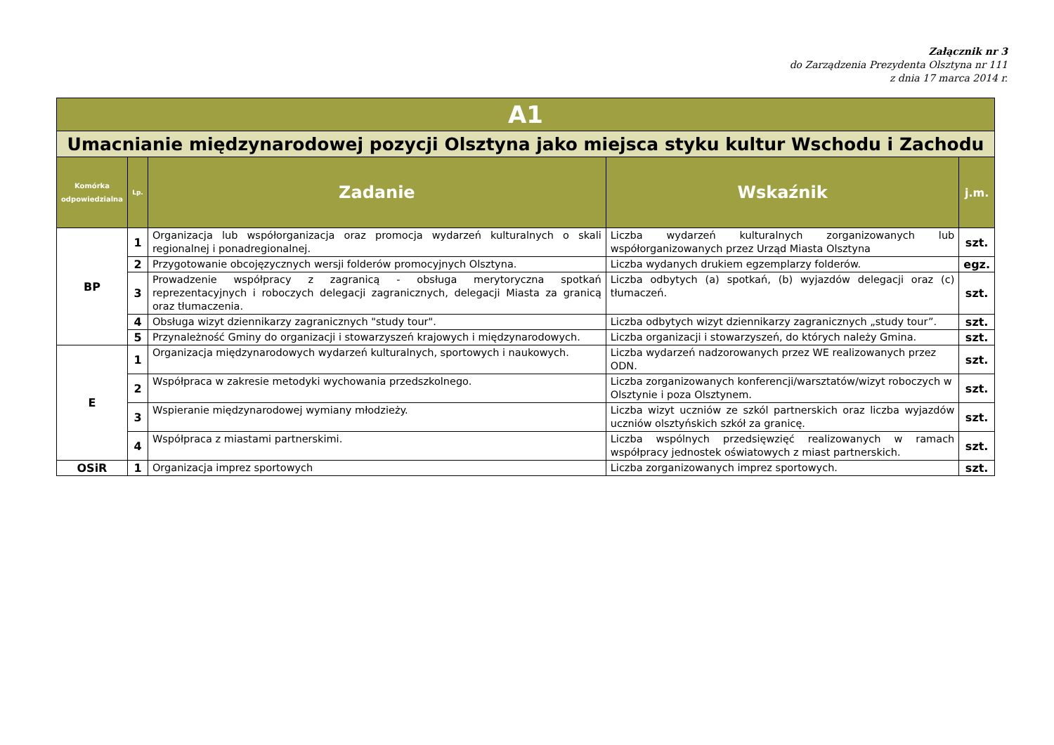Załącznik nr 3
do Zarządzenia Prezydenta Olsztyna nr 111
z dnia 17 marca 2014 r.
| A1 | | | | |
| Umacnianie międzynarodowej pozycji Olsztyna jako miejsca styku kultur Wschodu i Zachodu | | | | |
| Komórka odpowiedzialna | Lp. | Zadanie | Wskaźnik | j.m. |
| BP | 1 | Organizacja lub współorganizacja oraz promocja wydarzeń kulturalnych o skali regionalnej i ponadregionalnej. | Liczba wydarzeń kulturalnych zorganizowanych lub współorganizowanych przez Urząd Miasta Olsztyna | szt. |
| | 2 | Przygotowanie obcojęzycznych wersji folderów promocyjnych Olsztyna. | Liczba wydanych drukiem egzemplarzy folderów. | egz. |
| | 3 | Prowadzenie współpracy z zagranicą - obsługa merytoryczna spotkań reprezentacyjnych i roboczych delegacji zagranicznych, delegacji Miasta za granicą oraz tłumaczenia. | Liczba odbytych (a) spotkań, (b) wyjazdów delegacji oraz (c) tłumaczeń. | szt. |
| | 4 | Obsługa wizyt dziennikarzy zagranicznych "study tour". | Liczba odbytych wizyt dziennikarzy zagranicznych „study tour”. | szt. |
| | 5 | Przynależność Gminy do organizacji i stowarzyszeń krajowych i międzynarodowych. | Liczba organizacji i stowarzyszeń, do których należy Gmina. | szt. |
| E | 1 | Organizacja międzynarodowych wydarzeń kulturalnych, sportowych i naukowych. | Liczba wydarzeń nadzorowanych przez WE realizowanych przez ODN. | szt. |
| | 2 | Współpraca w zakresie metodyki wychowania przedszkolnego. | Liczba zorganizowanych konferencji/warsztatów/wizyt roboczych w Olsztynie i poza Olsztynem. | szt. |
| | 3 | Wspieranie międzynarodowej wymiany młodzieży. | Liczba wizyt uczniów ze szkól partnerskich oraz liczba wyjazdów uczniów olsztyńskich szkół za granicę. | szt. |
| | 4 | Współpraca z miastami partnerskimi. | Liczba wspólnych przedsięwzięć realizowanych w ramach współpracy jednostek oświatowych z miast partnerskich. | szt. |
| OSiR | 1 | Organizacja imprez sportowych | Liczba zorganizowanych imprez sportowych. | szt. |